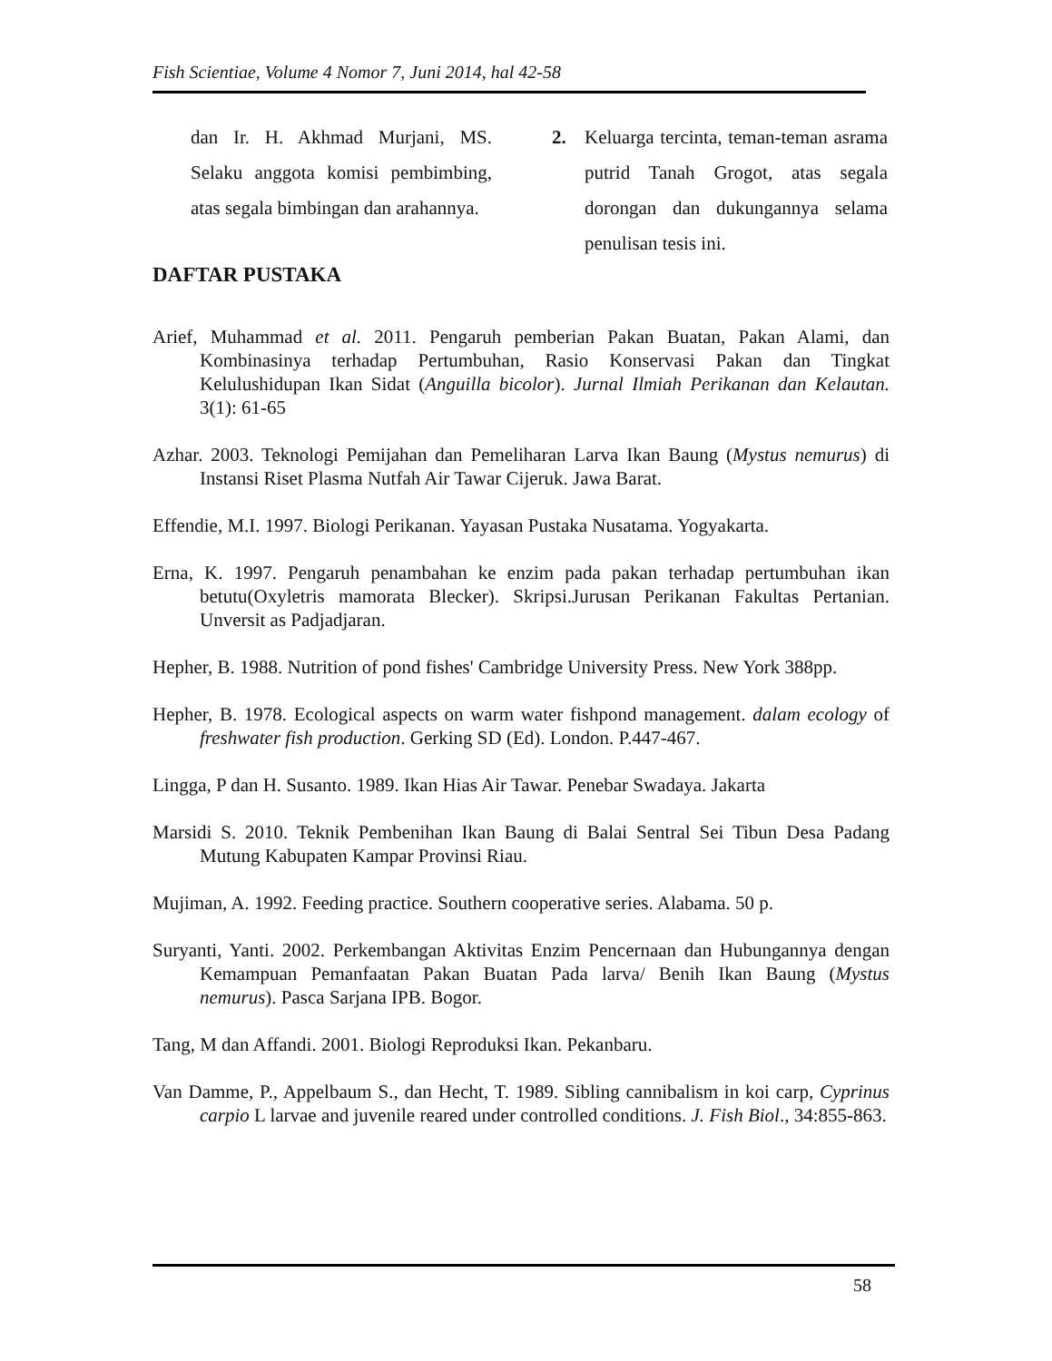Fish Scientiae, Volume 4 Nomor 7, Juni 2014, hal 42-58
dan Ir. H. Akhmad Murjani, MS. Selaku anggota komisi pembimbing, atas segala bimbingan dan arahannya.
2. Keluarga tercinta, teman-teman asrama putrid Tanah Grogot, atas segala dorongan dan dukungannya selama penulisan tesis ini.
DAFTAR PUSTAKA
Arief, Muhammad et al. 2011. Pengaruh pemberian Pakan Buatan, Pakan Alami, dan Kombinasinya terhadap Pertumbuhan, Rasio Konservasi Pakan dan Tingkat Kelulushidupan Ikan Sidat (Anguilla bicolor). Jurnal Ilmiah Perikanan dan Kelautan. 3(1): 61-65
Azhar. 2003. Teknologi Pemijahan dan Pemeliharan Larva Ikan Baung (Mystus nemurus) di Instansi Riset Plasma Nutfah Air Tawar Cijeruk. Jawa Barat.
Effendie, M.I. 1997. Biologi Perikanan. Yayasan Pustaka Nusatama. Yogyakarta.
Erna, K. 1997. Pengaruh penambahan ke enzim pada pakan terhadap pertumbuhan ikan betutu(Oxyletris mamorata Blecker). Skripsi.Jurusan Perikanan Fakultas Pertanian. Unversit as Padjadjaran.
Hepher, B. 1988. Nutrition of pond fishes' Cambridge University Press. New York 388pp.
Hepher, B. 1978. Ecological aspects on warm water fishpond management. dalam ecology of freshwater fish production. Gerking SD (Ed). London. P.447-467.
Lingga, P dan H. Susanto. 1989. Ikan Hias Air Tawar. Penebar Swadaya. Jakarta
Marsidi S. 2010. Teknik Pembenihan Ikan Baung di Balai Sentral Sei Tibun Desa Padang Mutung Kabupaten Kampar Provinsi Riau.
Mujiman, A. 1992. Feeding practice. Southern cooperative series. Alabama. 50 p.
Suryanti, Yanti. 2002. Perkembangan Aktivitas Enzim Pencernaan dan Hubungannya dengan Kemampuan Pemanfaatan Pakan Buatan Pada larva/ Benih Ikan Baung (Mystus nemurus). Pasca Sarjana IPB. Bogor.
Tang, M dan Affandi. 2001. Biologi Reproduksi Ikan. Pekanbaru.
Van Damme, P., Appelbaum S., dan Hecht, T. 1989. Sibling cannibalism in koi carp, Cyprinus carpio L larvae and juvenile reared under controlled conditions. J. Fish Biol., 34:855-863.
58